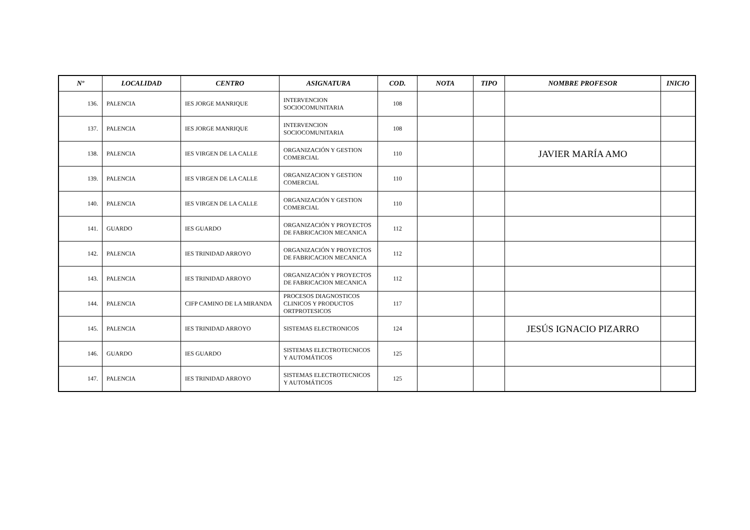| Nº | LOCALIDAD | CENTRO | ASIGNATURA | COD. | NOTA | TIPO | NOMBRE PROFESOR | INICIO |
| --- | --- | --- | --- | --- | --- | --- | --- | --- |
| 136. | PALENCIA | IES JORGE MANRIQUE | INTERVENCION SOCIOCOMUNITARIA | 108 | | | | |
| 137. | PALENCIA | IES JORGE MANRIQUE | INTERVENCION SOCIOCOMUNITARIA | 108 | | | | |
| 138. | PALENCIA | IES VIRGEN DE LA CALLE | ORGANIZACIÓN Y GESTION COMERCIAL | 110 | | | JAVIER MARÍA AMO | |
| 139. | PALENCIA | IES VIRGEN DE LA CALLE | ORGANIZACION Y GESTION COMERCIAL | 110 | | | | |
| 140. | PALENCIA | IES VIRGEN DE LA CALLE | ORGANIZACIÓN Y GESTION COMERCIAL | 110 | | | | |
| 141. | GUARDO | IES GUARDO | ORGANIZACIÓN Y PROYECTOS DE FABRICACION MECANICA | 112 | | | | |
| 142. | PALENCIA | IES TRINIDAD ARROYO | ORGANIZACIÓN Y PROYECTOS DE FABRICACION MECANICA | 112 | | | | |
| 143. | PALENCIA | IES TRINIDAD ARROYO | ORGANIZACIÓN Y PROYECTOS DE FABRICACION MECANICA | 112 | | | | |
| 144. | PALENCIA | CIFP CAMINO DE LA MIRANDA | PROCESOS DIAGNOSTICOS CLINICOS Y PRODUCTOS ORTPROTESICOS | 117 | | | | |
| 145. | PALENCIA | IES TRINIDAD ARROYO | SISTEMAS ELECTRONICOS | 124 | | | JESÚS IGNACIO PIZARRO | |
| 146. | GUARDO | IES GUARDO | SISTEMAS ELECTROTECNICOS Y AUTOMÁTICOS | 125 | | | | |
| 147. | PALENCIA | IES TRINIDAD ARROYO | SISTEMAS ELECTROTECNICOS Y AUTOMÁTICOS | 125 | | | | |